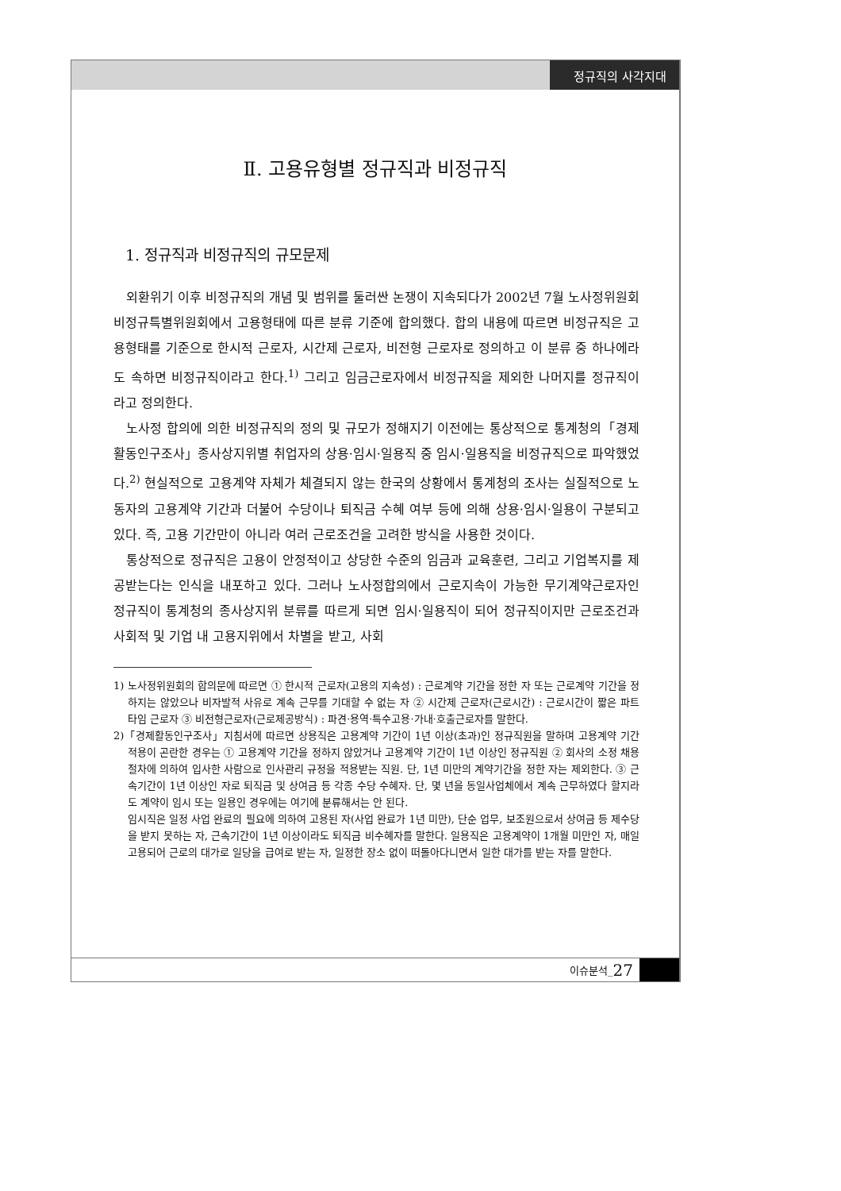정규직의 사각지대
Ⅱ. 고용유형별 정규직과 비정규직
1. 정규직과 비정규직의 규모문제
외환위기 이후 비정규직의 개념 및 범위를 둘러싼 논쟁이 지속되다가 2002년 7월 노사정위원회 비정규특별위원회에서 고용형태에 따른 분류 기준에 합의했다. 합의 내용에 따르면 비정규직은 고용형태를 기준으로 한시적 근로자, 시간제 근로자, 비전형 근로자로 정의하고 이 분류 중 하나에라도 속하면 비정규직이라고 한다.<sup>1)</sup> 그리고 임금근로자에서 비정규직을 제외한 나머지를 정규직이라고 정의한다.
노사정 합의에 의한 비정규직의 정의 및 규모가 정해지기 이전에는 통상적으로 통계청의「경제활동인구조사」종사상지위별 취업자의 상용·임시·일용직 중 임시·일용직을 비정규직으로 파악했었다.<sup>2)</sup> 현실적으로 고용계약 자체가 체결되지 않는 한국의 상황에서 통계청의 조사는 실질적으로 노동자의 고용계약 기간과 더불어 수당이나 퇴직금 수혜 여부 등에 의해 상용·임시·일용이 구분되고 있다. 즉, 고용 기간만이 아니라 여러 근로조건을 고려한 방식을 사용한 것이다.
통상적으로 정규직은 고용이 안정적이고 상당한 수준의 임금과 교육훈련, 그리고 기업복지를 제공받는다는 인식을 내포하고 있다. 그러나 노사정합의에서 근로지속이 가능한 무기계약근로자인 정규직이 통계청의 종사상지위 분류를 따르게 되면 임시·일용직이 되어 정규직이지만 근로조건과 사회적 및 기업 내 고용지위에서 차별을 받고, 사회
1) 노사정위원회의 합의문에 따르면 ① 한시적 근로자(고용의 지속성) : 근로계약 기간을 정한 자 또는 근로계약 기간을 정하지는 않았으나 비자발적 사유로 계속 근무를 기대할 수 없는 자 ② 시간제 근로자(근로시간) : 근로시간이 짧은 파트타임 근로자 ③ 비전형근로자(근로제공방식) : 파견·용역·특수고용·가내·호출근로자를 말한다.
2)「경제활동인구조사」지침서에 따르면 상용직은 고용계약 기간이 1년 이상(초과)인 정규직원을 말하며 고용계약 기간 적용이 곤란한 경우는 ① 고용계약 기간을 정하지 않았거나 고용계약 기간이 1년 이상인 정규직원 ② 회사의 소정 채용 절차에 의하여 입사한 사람으로 인사관리 규정을 적용받는 직원. 단, 1년 미만의 계약기간을 정한 자는 제외한다. ③ 근속기간이 1년 이상인 자로 퇴직금 및 상여금 등 각종 수당 수혜자. 단, 몇 년을 동일사업체에서 계속 근무하였다 할지라도 계약이 임시 또는 일용인 경우에는 여기에 분류해서는 안 된다.
임시직은 일정 사업 완료의 필요에 의하여 고용된 자(사업 완료가 1년 미만), 단순 업무, 보조원으로서 상여금 등 제수당을 받지 못하는 자, 근속기간이 1년 이상이라도 퇴직금 비수혜자를 말한다. 일용직은 고용계약이 1개월 미만인 자, 매일 고용되어 근로의 대가로 일당을 급여로 받는 자, 일정한 장소 없이 떠돌아다니면서 일한 대가를 받는 자를 말한다.
이슈분석_ 27